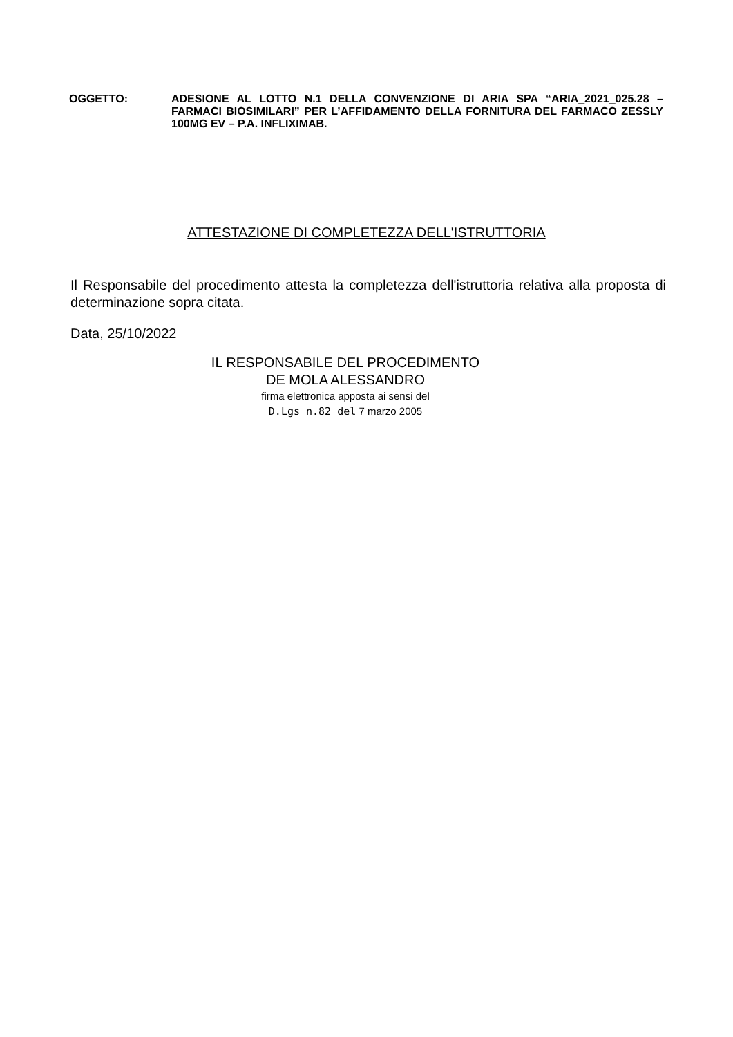OGGETTO: ADESIONE AL LOTTO N.1 DELLA CONVENZIONE DI ARIA SPA “ARIA_2021_025.28 – FARMACI BIOSIMILARI” PER L’AFFIDAMENTO DELLA FORNITURA DEL FARMACO ZESSLY 100MG EV – P.A. INFLIXIMAB.
ATTESTAZIONE DI COMPLETEZZA DELL'ISTRUTTORIA
Il Responsabile del procedimento attesta la completezza dell'istruttoria relativa alla proposta di determinazione sopra citata.
Data, 25/10/2022
IL RESPONSABILE DEL PROCEDIMENTO
DE MOLA ALESSANDRO
firma elettronica apposta ai sensi del
D.Lgs n.82 del 7 marzo 2005